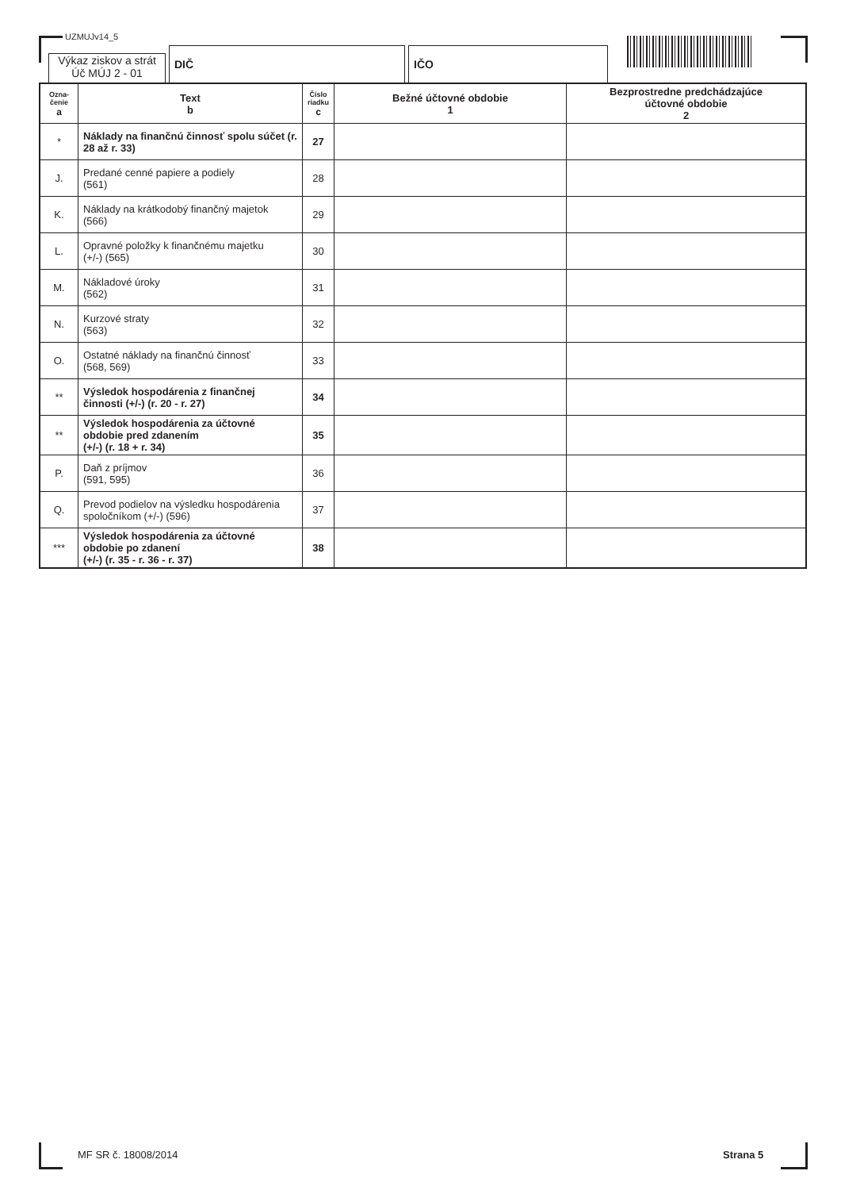UZMUJv14_5
Výkaz ziskov a strát
Úč MÚJ 2 - 01
DIČ
IČO
| Ozna- čenie a | Text b | Číslo riadku c | Bežné účtovné obdobie 1 | Bezprostredne predchádzajúce účtovné obdobie 2 |
| --- | --- | --- | --- | --- |
| * | Náklady na finančnú činnosť spolu súčet (r. 28 až r. 33) | 27 | | |
| J. | Predané cenné papiere a podiely (561) | 28 | | |
| K. | Náklady na krátkodobý finančný majetok (566) | 29 | | |
| L. | Opravné položky k finančnému majetku (+/-) (565) | 30 | | |
| M. | Nákladové úroky (562) | 31 | | |
| N. | Kurzové straty (563) | 32 | | |
| O. | Ostatné náklady na finančnú činnosť (568, 569) | 33 | | |
| ** | Výsledok hospodárenia z finančnej činnosti (+/-) (r. 20 - r. 27) | 34 | | |
| ** | Výsledok hospodárenia za účtovné obdobie pred zdanením (+/-) (r. 18 + r. 34) | 35 | | |
| P. | Daň z príjmov (591, 595) | 36 | | |
| Q. | Prevod podielov na výsledku hospodárenia spoločníkom (+/-) (596) | 37 | | |
| *** | Výsledok hospodárenia za účtovné obdobie po zdanení (+/-) (r. 35 - r. 36 - r. 37) | 38 | | |
MF SR č. 18008/2014 Strana 5